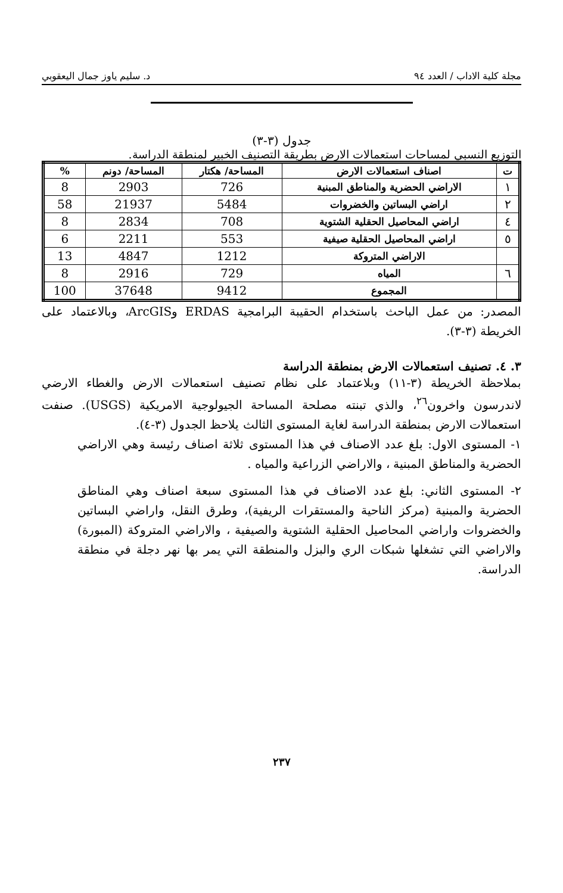مجلة كلية الاداب / العدد ٩٤ د. سليم ياوز جمال اليعقوبي
جدول (٣-٣)
التوزيع النسبي لمساحات استعمالات الارض بطريقة التصنيف الخبير لمنطقة الدراسة.
| ت | اصناف استعمالات الارض | المساحة/ هكتار | المساحة/ دونم | % |
| --- | --- | --- | --- | --- |
| ١ | الاراضي الحضرية والمناطق المبنية | 726 | 2903 | 8 |
| ٢ | اراضي البساتين والخضروات | 5484 | 21937 | 58 |
| ٤ | اراضي المحاصيل الحقلية الشتوية | 708 | 2834 | 8 |
| ٥ | اراضي المحاصيل الحقلية صيفية | 553 | 2211 | 6 |
| | الاراضي المتروكة | 1212 | 4847 | 13 |
| ٦ | المياه | 729 | 2916 | 8 |
| | المجموع | 9412 | 37648 | 100 |
المصدر: من عمل الباحث باستخدام الحقيبة البرامجية ERDAS وArcGIS، وبالاعتماد على الخريطة (٣-٣).
٣. ٤. تصنيف استعمالات الارض بمنطقة الدراسة
بملاحظة الخريطة (٣-١١) وبلاعتماد على نظام تصنيف استعمالات الارض والغطاء الارضي لاندرسون واخرون<sup>٢٦</sup>، والذي تبنته مصلحة المساحة الجيولوجية الامريكية (USGS). صنفت استعمالات الارض بمنطقة الدراسة لغاية المستوى الثالث يلاحظ الجدول (٣-٤).
١- المستوى الاول: بلغ عدد الاصناف في هذا المستوى ثلاثة اصناف رئيسة وهي الاراضي الحضرية والمناطق المبنية ، والاراضي الزراعية والمياه .
٢- المستوى الثاني: بلغ عدد الاصناف في هذا المستوى سبعة اصناف وهي المناطق الحضرية والمبنية (مركز الناحية والمستقرات الريفية)، وطرق النقل، واراضي البساتين والخضروات واراضي المحاصيل الحقلية الشتوية والصيفية ، والاراضي المتروكة (المبورة) والاراضي التي تشغلها شبكات الري والبزل والمنطقة التي يمر بها نهر دجلة في منطقة الدراسة.
٢٣٧